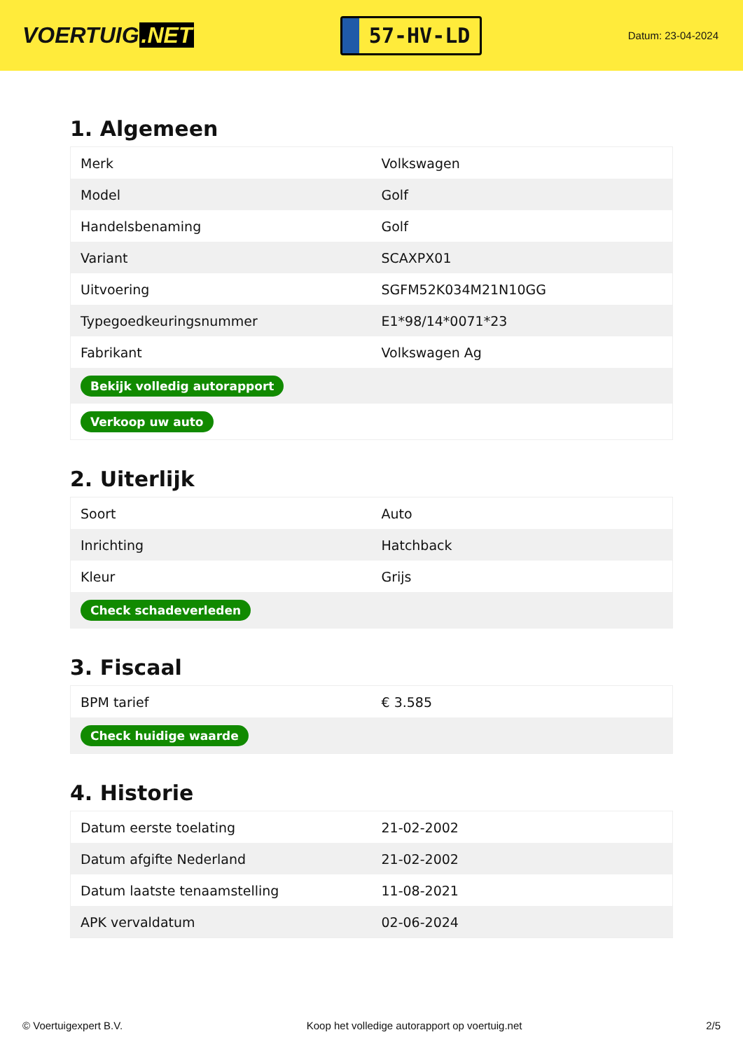VOERTUIG.NET
57-HV-LD
Datum: 23-04-2024
1. Algemeen
| Merk | Volkswagen |
| Model | Golf |
| Handelsbenaming | Golf |
| Variant | SCAXPX01 |
| Uitvoering | SGFM52K034M21N10GG |
| Typegoedkeuringsnummer | E1*98/14*0071*23 |
| Fabrikant | Volkswagen Ag |
| Bekijk volledig autorapport | |
| Verkoop uw auto | |
2. Uiterlijk
| Soort | Auto |
| Inrichting | Hatchback |
| Kleur | Grijs |
| Check schadeverleden | |
3. Fiscaal
| BPM tarief | € 3.585 |
| Check huidige waarde | |
4. Historie
| Datum eerste toelating | 21-02-2002 |
| Datum afgifte Nederland | 21-02-2002 |
| Datum laatste tenaamstelling | 11-08-2021 |
| APK vervaldatum | 02-06-2024 |
© Voertuigexpert B.V. Koop het volledige autorapport op voertuig.net 2/5